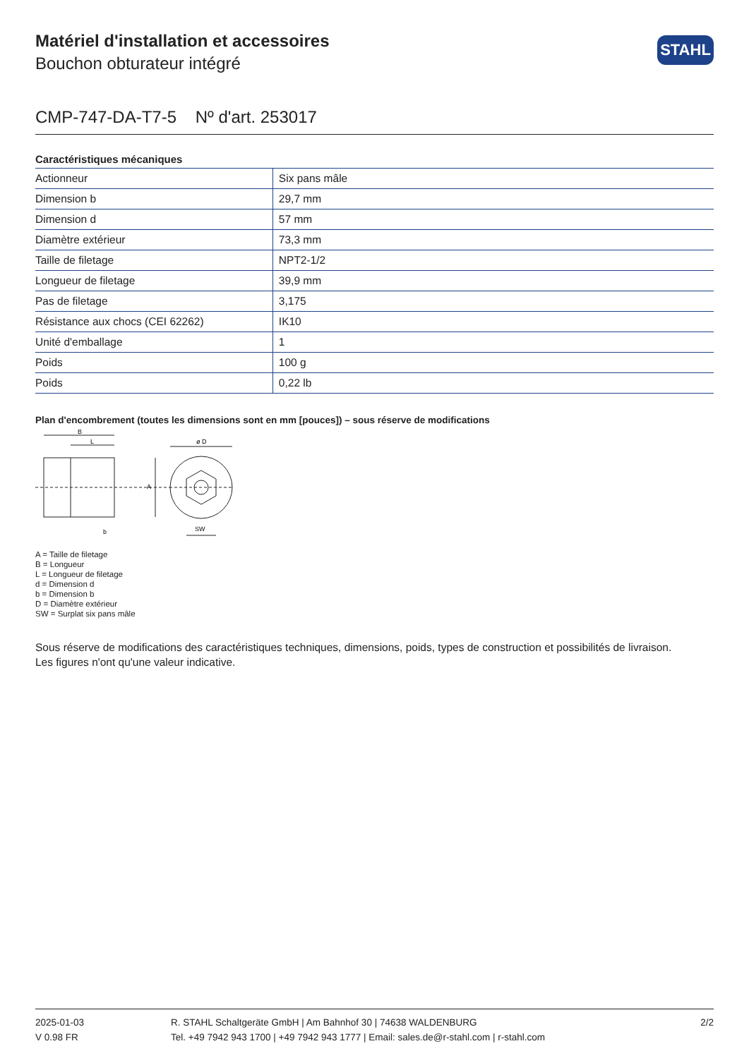STAHL
Matériel d'installation et accessoires
Bouchon obturateur intégré
CMP-747-DA-T7-5 Nº d'art. 253017
Caractéristiques mécaniques
| Actionneur | Six pans mâle |
| Dimension b | 29,7 mm |
| Dimension d | 57 mm |
| Diamètre extérieur | 73,3 mm |
| Taille de filetage | NPT2-1/2 |
| Longueur de filetage | 39,9 mm |
| Pas de filetage | 3,175 |
| Résistance aux chocs (CEI 62262) | IK10 |
| Unité d'emballage | 1 |
| Poids | 100 g |
| Poids | 0,22 lb |
Plan d'encombrement (toutes les dimensions sont en mm [pouces]) – sous réserve de modifications
B
L
A
b
ø D
SW
A = Taille de filetage
B = Longueur
L = Longueur de filetage
d = Dimension d
b = Dimension b
D = Diamètre extérieur
SW = Surplat six pans mâle
Sous réserve de modifications des caractéristiques techniques, dimensions, poids, types de construction et possibilités de livraison.
Les figures n'ont qu'une valeur indicative.
2025-01-03
V 0.98 FR
R. STAHL Schaltgeräte GmbH | Am Bahnhof 30 | 74638 WALDENBURG
Tel. +49 7942 943 1700 | +49 7942 943 1777 | Email: sales.de@r-stahl.com | r-stahl.com
2/2